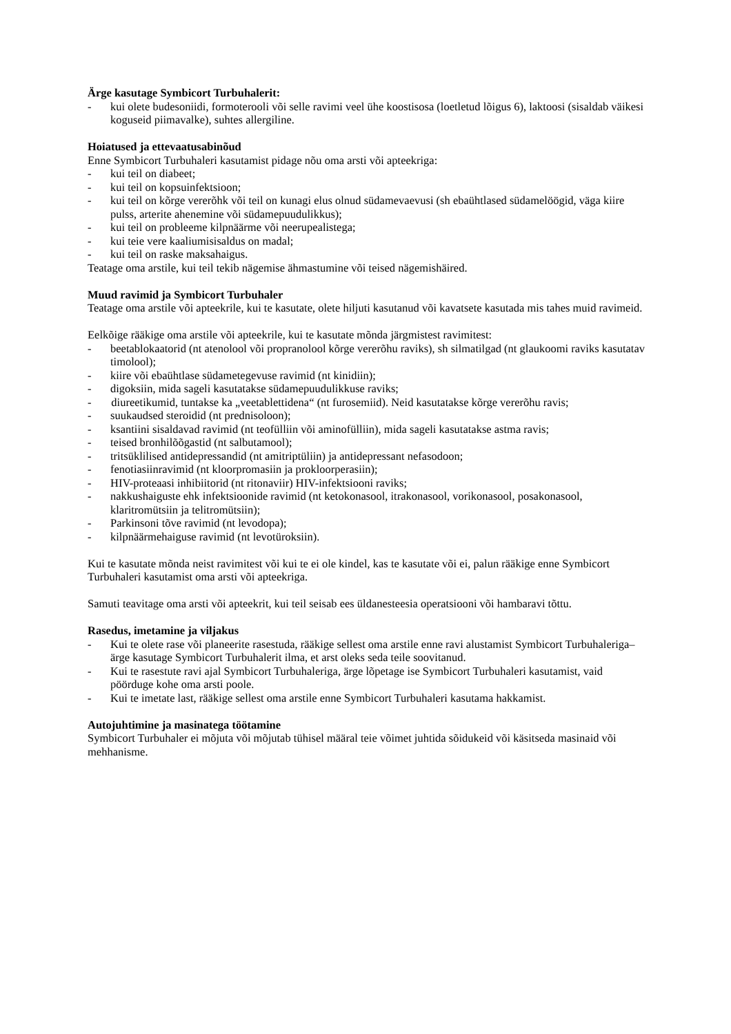Ärge kasutage Symbicort Turbuhalerit:
- kui olete budesoniidi, formoterooli või selle ravimi veel ühe koostisosa (loetletud lõigus 6), laktoosi (sisaldab väikesi koguseid piimavalke), suhtes allergiline.
Hoiatused ja ettevaatusabinõud
Enne Symbicort Turbuhaleri kasutamist pidage nõu oma arsti või apteekriga:
- kui teil on diabeet;
- kui teil on kopsuinfektsioon;
- kui teil on kõrge vererõhk või teil on kunagi elus olnud südamevaevusi (sh ebaühtlased südamelöögid, väga kiire pulss, arterite ahenemine või südamepuudulikkus);
- kui teil on probleeme kilpnäärme või neerupealistega;
- kui teie vere kaaliumisisaldus on madal;
- kui teil on raske maksahaigus.
Teatage oma arstile, kui teil tekib nägemise ähmastumine või teised nägemishäired.
Muud ravimid ja Symbicort Turbuhaler
Teatage oma arstile või apteekrile, kui te kasutate, olete hiljuti kasutanud või kavatsete kasutada mis tahes muid ravimeid.
Eelkõige rääkige oma arstile või apteekrile, kui te kasutate mõnda järgmistest ravimitest:
- beetablokaatorid (nt atenolool või propranolool kõrge vererõhu raviks), sh silmatilgad (nt glaukoomi raviks kasutatav timolool);
- kiire või ebaühtlase südametegevuse ravimid (nt kinidiin);
- digoksiin, mida sageli kasutatakse südamepuudulikkuse raviks;
- diureetikumid, tuntakse ka „veetablettidena“ (nt furosemiid). Neid kasutatakse kõrge vererõhu ravis;
- suukaudsed steroidid (nt prednisoloon);
- ksantiini sisaldavad ravimid (nt teofülliin või aminofülliin), mida sageli kasutatakse astma ravis;
- teised bronhilõõgastid (nt salbutamool);
- tritsüklilised antidepressandid (nt amitriptüliin) ja antidepressant nefasodoon;
- fenotiasiinravimid (nt kloorpromasiin ja prokloorperasiin);
- HIV-proteaasi inhibiitorid (nt ritonaviir) HIV-infektsiooni raviks;
- nakkushaiguste ehk infektsioonide ravimid (nt ketokonasool, itrakonasool, vorikonasool, posakonasool, klaritromütsiin ja telitromütsiin);
- Parkinsoni tõve ravimid (nt levodopa);
- kilpnäärmehaiguse ravimid (nt levotüroksiin).
Kui te kasutate mõnda neist ravimitest või kui te ei ole kindel, kas te kasutate või ei, palun rääkige enne Symbicort Turbuhaleri kasutamist oma arsti või apteekriga.
Samuti teavitage oma arsti või apteekrit, kui teil seisab ees üldanesteesia operatsiooni või hambaravi tõttu.
Rasedus, imetamine ja viljakus
- Kui te olete rase või planeerite rasestuda, rääkige sellest oma arstile enne ravi alustamist Symbicort Turbuhaleriga– ärge kasutage Symbicort Turbuhalerit ilma, et arst oleks seda teile soovitanud.
- Kui te rasestute ravi ajal Symbicort Turbuhaleriga, ärge lõpetage ise Symbicort Turbuhaleri kasutamist, vaid pöörduge kohe oma arsti poole.
- Kui te imetate last, rääkige sellest oma arstile enne Symbicort Turbuhaleri kasutama hakkamist.
Autojuhtimine ja masinatega töötamine
Symbicort Turbuhaler ei mõjuta või mõjutab tühisel määral teie võimet juhtida sõidukeid või käsitseda masinaid või mehhanisme.